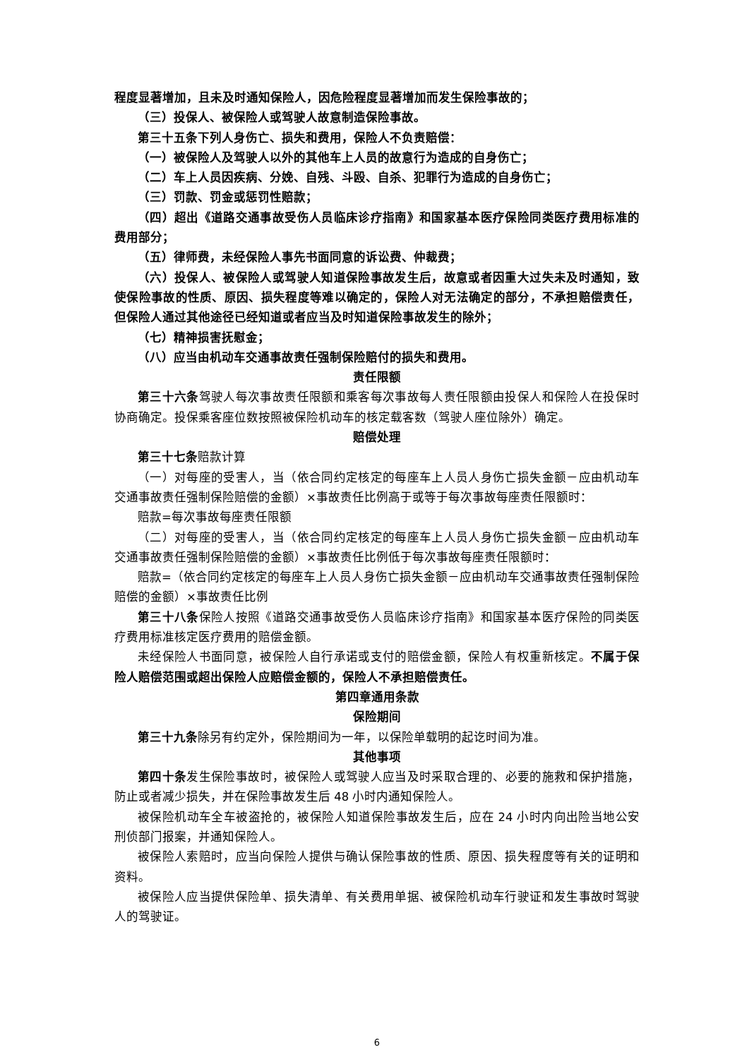程度显著增加，且未及时通知保险人，因危险程度显著增加而发生保险事故的；
（三）投保人、被保险人或驾驶人故意制造保险事故。
第三十五条下列人身伤亡、损失和费用，保险人不负责赔偿：
（一）被保险人及驾驶人以外的其他车上人员的故意行为造成的自身伤亡；
（二）车上人员因疾病、分娩、自残、斗殴、自杀、犯罪行为造成的自身伤亡；
（三）罚款、罚金或惩罚性赔款；
（四）超出《道路交通事故受伤人员临床诊疗指南》和国家基本医疗保险同类医疗费用标准的费用部分；
（五）律师费，未经保险人事先书面同意的诉讼费、仲裁费；
（六）投保人、被保险人或驾驶人知道保险事故发生后，故意或者因重大过失未及时通知，致使保险事故的性质、原因、损失程度等难以确定的，保险人对无法确定的部分，不承担赔偿责任，但保险人通过其他途径已经知道或者应当及时知道保险事故发生的除外；
（七）精神损害抚慰金；
（八）应当由机动车交通事故责任强制保险赔付的损失和费用。
责任限额
第三十六条驾驶人每次事故责任限额和乘客每次事故每人责任限额由投保人和保险人在投保时协商确定。投保乘客座位数按照被保险机动车的核定载客数（驾驶人座位除外）确定。
赔偿处理
第三十七条赔款计算
（一）对每座的受害人，当（依合同约定核定的每座车上人员人身伤亡损失金额－应由机动车交通事故责任强制保险赔偿的金额）×事故责任比例高于或等于每次事故每座责任限额时：
赔款=每次事故每座责任限额
（二）对每座的受害人，当（依合同约定核定的每座车上人员人身伤亡损失金额－应由机动车交通事故责任强制保险赔偿的金额）×事故责任比例低于每次事故每座责任限额时：
赔款=（依合同约定核定的每座车上人员人身伤亡损失金额－应由机动车交通事故责任强制保险赔偿的金额）×事故责任比例
第三十八条保险人按照《道路交通事故受伤人员临床诊疗指南》和国家基本医疗保险的同类医疗费用标准核定医疗费用的赔偿金额。
未经保险人书面同意，被保险人自行承诺或支付的赔偿金额，保险人有权重新核定。不属于保险人赔偿范围或超出保险人应赔偿金额的，保险人不承担赔偿责任。
第四章通用条款
保险期间
第三十九条除另有约定外，保险期间为一年，以保险单载明的起讫时间为准。
其他事项
第四十条发生保险事故时，被保险人或驾驶人应当及时采取合理的、必要的施救和保护措施，防止或者减少损失，并在保险事故发生后 48 小时内通知保险人。
被保险机动车全车被盗抢的，被保险人知道保险事故发生后，应在 24 小时内向出险当地公安刑侦部门报案，并通知保险人。
被保险人索赔时，应当向保险人提供与确认保险事故的性质、原因、损失程度等有关的证明和资料。
被保险人应当提供保险单、损失清单、有关费用单据、被保险机动车行驶证和发生事故时驾驶人的驾驶证。
6